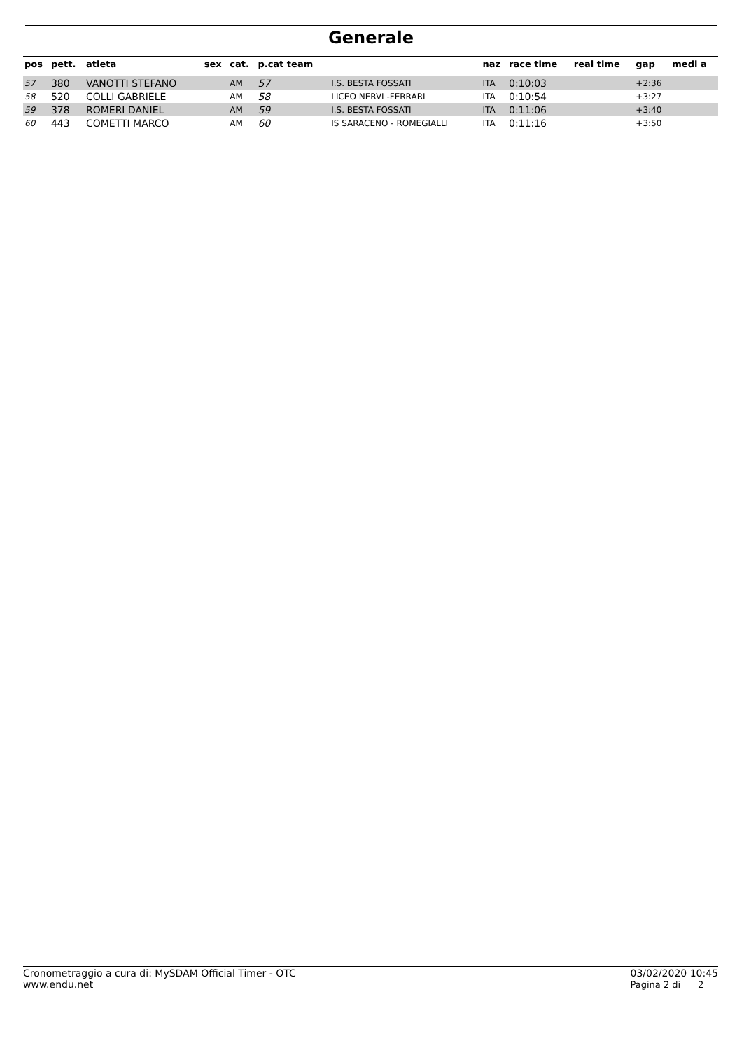Generale
| pos | pett. | atleta | sex | cat. | p.cat team | | naz | race time | real time | gap | medi a |
| --- | --- | --- | --- | --- | --- | --- | --- | --- | --- | --- | --- |
| 57 | 380 | VANOTTI STEFANO | | AM | 57 | I.S. BESTA FOSSATI | ITA | 0:10:03 | | +2:36 | |
| 58 | 520 | COLLI GABRIELE | | AM | 58 | LICEO NERVI -FERRARI | ITA | 0:10:54 | | +3:27 | |
| 59 | 378 | ROMERI DANIEL | | AM | 59 | I.S. BESTA FOSSATI | ITA | 0:11:06 | | +3:40 | |
| 60 | 443 | COMETTI MARCO | | AM | 60 | IS SARACENO - ROMEGIALLI | ITA | 0:11:16 | | +3:50 | |
Cronometraggio a cura di: MySDAM Official Timer - OTC
www.endu.net
03/02/2020 10:45
Pagina 2 di 2